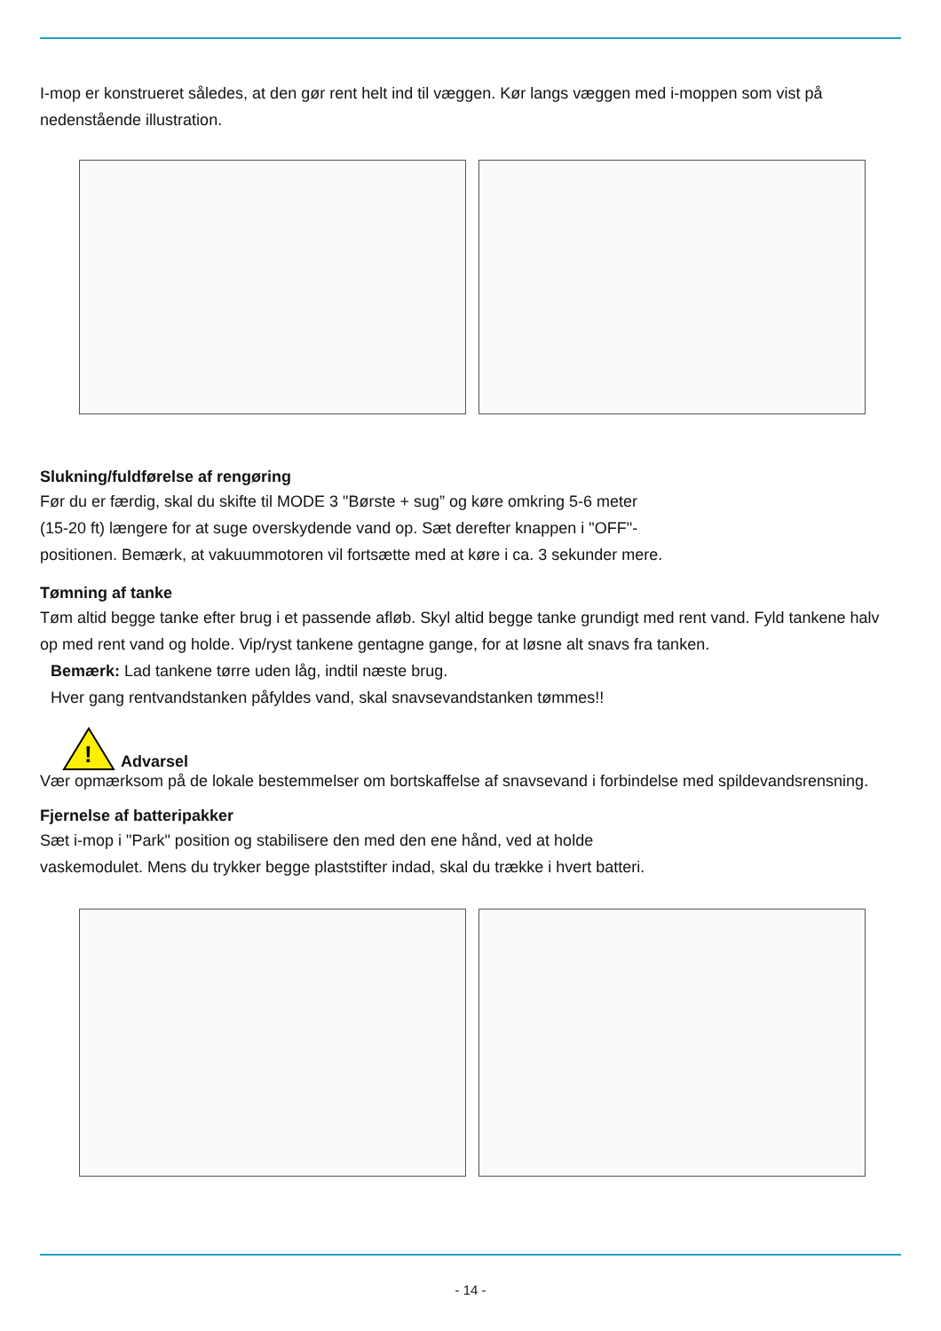I-mop er konstrueret således, at den gør rent helt ind til væggen. Kør langs væggen med i-moppen som vist på nedenstående illustration.
Slukning/fuldførelse af rengøring
Før du er færdig, skal du skifte til MODE 3 "Børste + sug” og køre omkring 5-6 meter
(15-20 ft) længere for at suge overskydende vand op. Sæt derefter knappen i "OFF"-
positionen. Bemærk, at vakuummotoren vil fortsætte med at køre i ca. 3 sekunder mere.
Tømning af tanke
Tøm altid begge tanke efter brug i et passende afløb. Skyl altid begge tanke grundigt med rent vand. Fyld tankene halv op med rent vand og holde. Vip/ryst tankene gentagne gange, for at løsne alt snavs fra tanken.
Bemærk: Lad tankene tørre uden låg, indtil næste brug.
Hver gang rentvandstanken påfyldes vand, skal snavsevandstanken tømmes!!
!
Advarsel
Vær opmærksom på de lokale bestemmelser om bortskaffelse af snavsevand i forbindelse med spildevandsrensning.
Fjernelse af batteripakker
Sæt i-mop i "Park" position og stabilisere den med den ene hånd, ved at holde
vaskemodulet. Mens du trykker begge plaststifter indad, skal du trække i hvert batteri.
- 14 -